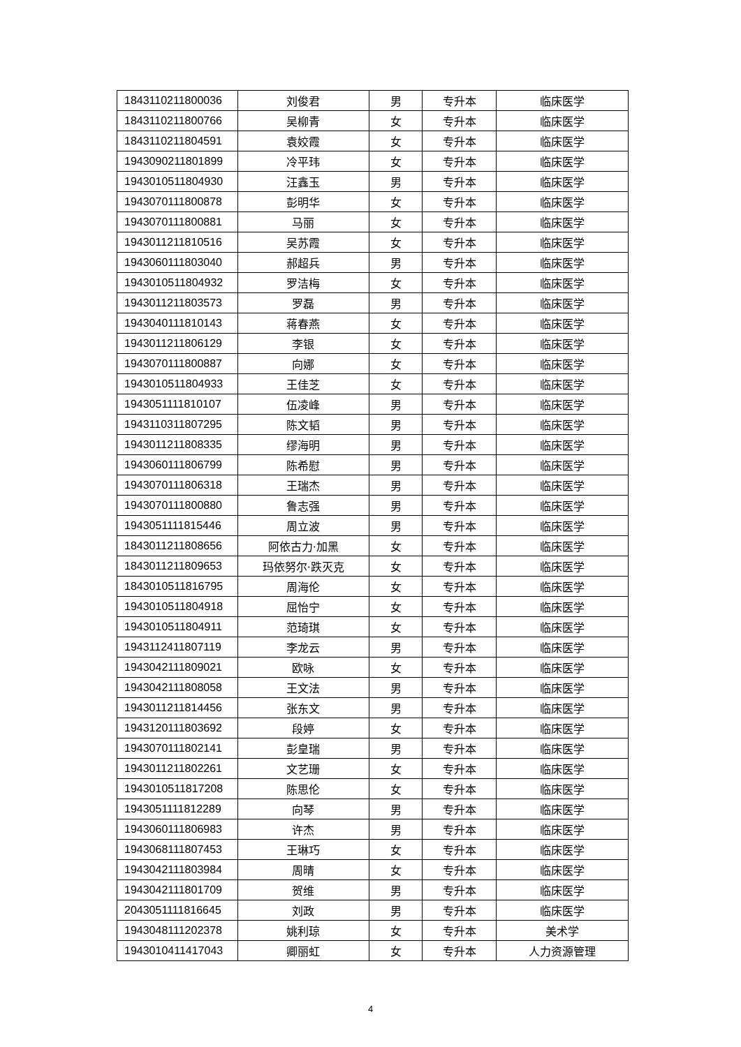| 1843110211800036 | 刘俊君 | 男 | 专升本 | 临床医学 |
| 1843110211800766 | 吴柳青 | 女 | 专升本 | 临床医学 |
| 1843110211804591 | 袁姣霞 | 女 | 专升本 | 临床医学 |
| 1943090211801899 | 冷平玮 | 女 | 专升本 | 临床医学 |
| 1943010511804930 | 汪鑫玉 | 男 | 专升本 | 临床医学 |
| 1943070111800878 | 彭明华 | 女 | 专升本 | 临床医学 |
| 1943070111800881 | 马丽 | 女 | 专升本 | 临床医学 |
| 1943011211810516 | 吴苏霞 | 女 | 专升本 | 临床医学 |
| 1943060111803040 | 郝超兵 | 男 | 专升本 | 临床医学 |
| 1943010511804932 | 罗洁梅 | 女 | 专升本 | 临床医学 |
| 1943011211803573 | 罗磊 | 男 | 专升本 | 临床医学 |
| 1943040111810143 | 蒋春燕 | 女 | 专升本 | 临床医学 |
| 1943011211806129 | 李银 | 女 | 专升本 | 临床医学 |
| 1943070111800887 | 向娜 | 女 | 专升本 | 临床医学 |
| 1943010511804933 | 王佳芝 | 女 | 专升本 | 临床医学 |
| 1943051111810107 | 伍凌峰 | 男 | 专升本 | 临床医学 |
| 1943110311807295 | 陈文韬 | 男 | 专升本 | 临床医学 |
| 1943011211808335 | 缪海明 | 男 | 专升本 | 临床医学 |
| 1943060111806799 | 陈希慰 | 男 | 专升本 | 临床医学 |
| 1943070111806318 | 王瑞杰 | 男 | 专升本 | 临床医学 |
| 1943070111800880 | 鲁志强 | 男 | 专升本 | 临床医学 |
| 1943051111815446 | 周立波 | 男 | 专升本 | 临床医学 |
| 1843011211808656 | 阿依古力·加黑 | 女 | 专升本 | 临床医学 |
| 1843011211809653 | 玛依努尔·跌灭克 | 女 | 专升本 | 临床医学 |
| 1843010511816795 | 周海伦 | 女 | 专升本 | 临床医学 |
| 1943010511804918 | 屈怡宁 | 女 | 专升本 | 临床医学 |
| 1943010511804911 | 范琦琪 | 女 | 专升本 | 临床医学 |
| 1943112411807119 | 李龙云 | 男 | 专升本 | 临床医学 |
| 1943042111809021 | 欧咏 | 女 | 专升本 | 临床医学 |
| 1943042111808058 | 王文法 | 男 | 专升本 | 临床医学 |
| 1943011211814456 | 张东文 | 男 | 专升本 | 临床医学 |
| 1943120111803692 | 段婷 | 女 | 专升本 | 临床医学 |
| 1943070111802141 | 彭皇瑞 | 男 | 专升本 | 临床医学 |
| 1943011211802261 | 文艺珊 | 女 | 专升本 | 临床医学 |
| 1943010511817208 | 陈思伦 | 女 | 专升本 | 临床医学 |
| 1943051111812289 | 向琴 | 男 | 专升本 | 临床医学 |
| 1943060111806983 | 许杰 | 男 | 专升本 | 临床医学 |
| 1943068111807453 | 王琳巧 | 女 | 专升本 | 临床医学 |
| 1943042111803984 | 周晴 | 女 | 专升本 | 临床医学 |
| 1943042111801709 | 贺维 | 男 | 专升本 | 临床医学 |
| 2043051111816645 | 刘政 | 男 | 专升本 | 临床医学 |
| 1943048111202378 | 姚利琼 | 女 | 专升本 | 美术学 |
| 1943010411417043 | 卿丽虹 | 女 | 专升本 | 人力资源管理 |
4